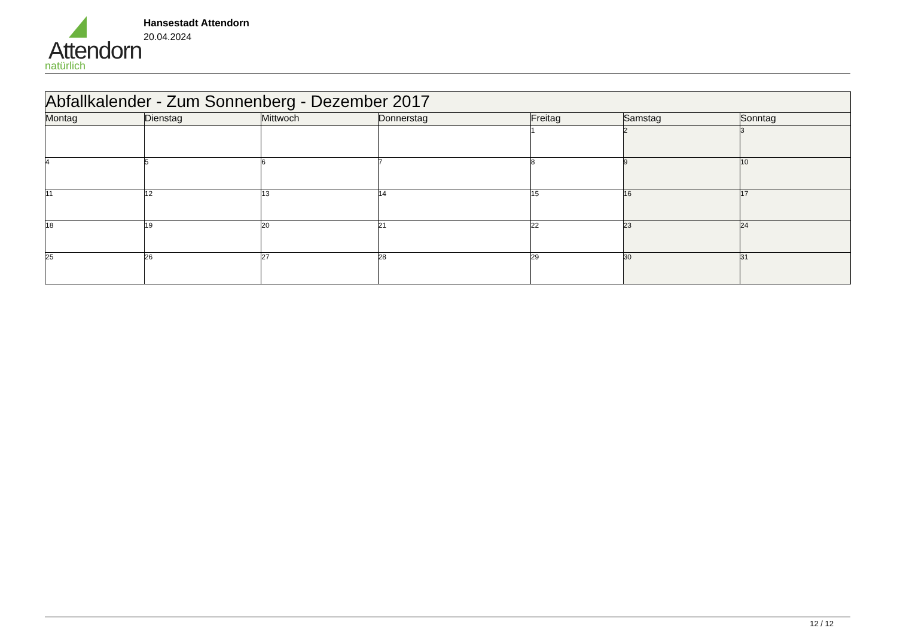Attendorn
natürlich
Hansestadt Attendorn
20.04.2024
| Abfallkalender - Zum Sonnenberg - Dezember 2017 | | | | | | |
| --- | --- | --- | --- | --- | --- | --- |
| Montag | Dienstag | Mittwoch | Donnerstag | Freitag | Samstag | Sonntag |
| | | | | 1 | 2 | 3 |
| 4 | 5 | 6 | 7 | 8 | 9 | 10 |
| 11 | 12 | 13 | 14 | 15 | 16 | 17 |
| 18 | 19 | 20 | 21 | 22 | 23 | 24 |
| 25 | 26 | 27 | 28 | 29 | 30 | 31 |
12 / 12